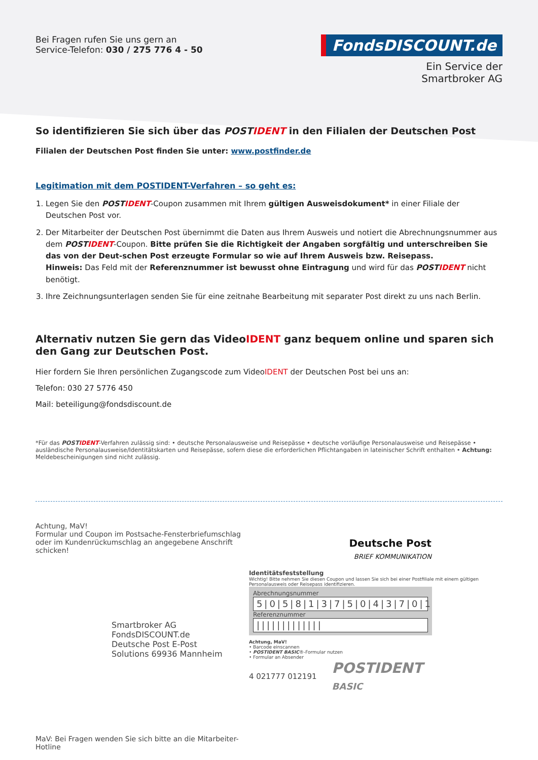Bei Fragen rufen Sie uns gern an
Service-Telefon: 030 / 275 776 4 - 50
FondsDISCOUNT.de
Ein Service der
Smartbroker AG
So identifizieren Sie sich über das POSTIDENT in den Filialen der Deutschen Post
Filialen der Deutschen Post finden Sie unter: www.postfinder.de
Legitimation mit dem POSTIDENT-Verfahren – so geht es:
1. Legen Sie den POSTIDENT-Coupon zusammen mit Ihrem gültigen Ausweisdokument* in einer Filiale der Deutschen Post vor.
2. Der Mitarbeiter der Deutschen Post übernimmt die Daten aus Ihrem Ausweis und notiert die Abrechnungsnummer aus dem POSTIDENT-Coupon. Bitte prüfen Sie die Richtigkeit der Angaben sorgfältig und unterschreiben Sie das von der Deut-schen Post erzeugte Formular so wie auf Ihrem Ausweis bzw. Reisepass.
Hinweis: Das Feld mit der Referenznummer ist bewusst ohne Eintragung und wird für das POSTIDENT nicht benötigt.
3. Ihre Zeichnungsunterlagen senden Sie für eine zeitnahe Bearbeitung mit separater Post direkt zu uns nach Berlin.
Alternativ nutzen Sie gern das VideoIDENT ganz bequem online und sparen sich den Gang zur Deutschen Post.
Hier fordern Sie Ihren persönlichen Zugangscode zum VideoIDENT der Deutschen Post bei uns an:
Telefon: 030 27 5776 450
Mail: beteiligung@fondsdiscount.de
*Für das POSTIDENT-Verfahren zulässig sind: • deutsche Personalausweise und Reisepässe • deutsche vorläufige Personalausweise und Reisepässe • ausländische Personalausweise/Identitätskarten und Reisepässe, sofern diese die erforderlichen Pflichtangaben in lateinischer Schrift enthalten • Achtung: Meldebescheinigungen sind nicht zulässig.
Achtung, MaV!
Formular und Coupon im Postsache-Fensterbriefumschlag
oder im Kundenrückumschlag an angegebene Anschrift schicken!
Smartbroker AG FondsDISCOUNT.de Deutsche Post E-Post Solutions 69936 Mannheim
MaV: Bei Fragen wenden Sie sich bitte an die Mitarbeiter-Hotline
Deutsche Post
BRIEF KOMMUNIKATION
Identitätsfeststellung
Wichtig! Bitte nehmen Sie diesen Coupon und lassen Sie sich bei einer Postfiliale mit einem gültigen Personalausweis oder Reisepass identifizieren.
Abrechnungsnummer
5|0|5|8|1|3|7|5|0|4|3|7|0|1
Referenznummer
|||||||||||||
Achtung, MaV!
• Barcode einscannen
• POSTIDENT BASIC®-Formular nutzen
• Formular an Absender
4 021777 012191
POSTIDENT
BASIC